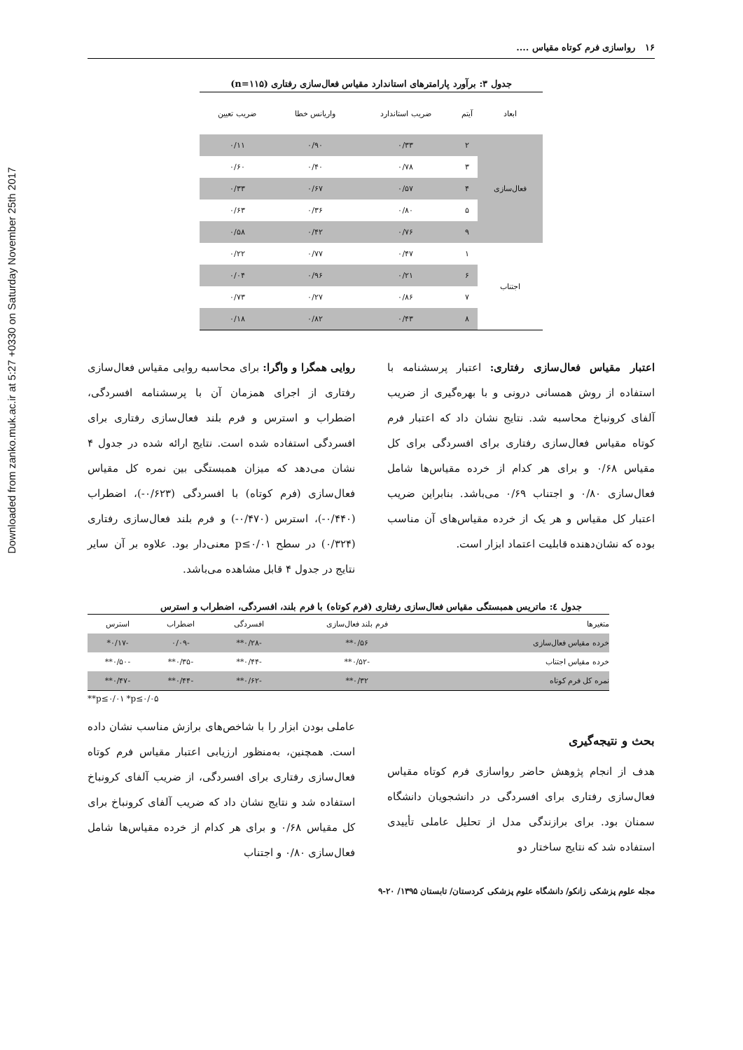Downloaded from zanko.muk.ac.ir at 5:27 +0330 on Saturday November 25th 2017
۱۶ رواسازی فرم کوتاه مقیاس ....
جدول ۳: برآورد پارامترهای استاندارد مقیاس فعال‌سازی رفتاری (n=۱۱۵)
| ابعاد | آیتم | ضریب استاندارد | واریانس خطا | ضریب تعیین |
| --- | --- | --- | --- | --- |
| فعال‌سازی | ۲ | ۰/۳۳ | ۰/۹۰ | ۰/۱۱ |
| | ۳ | ۰/۷۸ | ۰/۴۰ | ۰/۶۰ |
| | ۴ | ۰/۵۷ | ۰/۶۷ | ۰/۳۳ |
| | ۵ | ۰/۸۰ | ۰/۳۶ | ۰/۶۳ |
| | ۹ | ۰/۷۶ | ۰/۴۲ | ۰/۵۸ |
| اجتناب | ۱ | ۰/۴۷ | ۰/۷۷ | ۰/۲۲ |
| | ۶ | ۰/۲۱ | ۰/۹۶ | ۰/۰۴ |
| | ۷ | ۰/۸۶ | ۰/۲۷ | ۰/۷۳ |
| | ۸ | ۰/۴۳ | ۰/۸۲ | ۰/۱۸ |
اعتبار مقیاس فعال‌سازی رفتاری: اعتبار پرسشنامه با استفاده از روش همسانی درونی و با بهره‌گیری از ضریب آلفای کرونباخ محاسبه شد. نتایج نشان داد که اعتبار فرم کوتاه مقیاس فعال‌سازی رفتاری برای افسردگی برای کل مقیاس ۰/۶۸ و برای هر کدام از خرده مقیاس‌ها شامل فعال‌سازی ۰/۸۰ و اجتناب ۰/۶۹ می‌باشد. بنابراین ضریب اعتبار کل مقیاس و هر یک از خرده مقیاس‌های آن مناسب بوده که نشان‌دهنده قابلیت اعتماد ابزار است.
روایی همگرا و واگرا: برای محاسبه روایی مقیاس فعال‌سازی رفتاری از اجرای همزمان آن با پرسشنامه افسردگی، اضطراب و استرس و فرم بلند فعال‌سازی رفتاری برای افسردگی استفاده شده است. نتایج ارائه شده در جدول ۴ نشان می‌دهد که میزان همبستگی بین نمره کل مقیاس فعال‌سازی (فرم کوتاه) با افسردگی (۰/۶۲۳-)، اضطراب (۰/۴۴۰-)، استرس (۰/۴۷۰-) و فرم بلند فعال‌سازی رفتاری (۰/۳۲۴) در سطح p≤۰/۰۱ معنی‌دار بود. علاوه بر آن سایر نتایج در جدول ۴ قابل مشاهده می‌باشد.
جدول ٤: ماتریس همبستگی مقیاس فعال‌سازی رفتاری (فرم کوتاه) با فرم بلند، افسردگی، اضطراب و استرس
| متغیرها | فرم بلند فعال‌سازی | افسردگی | اضطراب | استرس |
| --- | --- | --- | --- | --- |
| خرده مقیاس فعال‌سازی | ۰/۵۶** | -۰/۲۸** | -۰/۰۹ | -۰/۱۷* |
| خرده مقیاس اجتناب | -۰/۵۲** | -۰/۴۴** | -۰/۳۵** | -۰/۵۰** |
| نمره کل فرم کوتاه | ۰/۳۲** | -۰/۶۲** | -۰/۴۴** | -۰/۴۷** |
**p≤۰/۰۱ *p≤۰/۰۵
بحث و نتیجه‌گیری
هدف از انجام پژوهش حاضر رواسازی فرم کوتاه مقیاس فعال‌سازی رفتاری برای افسردگی در دانشجویان دانشگاه سمنان بود. برای برازندگی مدل از تحلیل عاملی تأییدی استفاده شد که نتایج ساختار دو
عاملی بودن ابزار را با شاخص‌های برازش مناسب نشان داده است. همچنین، به‌منظور ارزیابی اعتبار مقیاس فرم کوتاه فعال‌سازی رفتاری برای افسردگی، از ضریب آلفای کرونباخ استفاده شد و نتایج نشان داد که ضریب آلفای کرونباخ برای کل مقیاس ۰/۶۸ و برای هر کدام از خرده مقیاس‌ها شامل فعال‌سازی ۰/۸۰ و اجتناب
مجله علوم پزشکی زانکو/ دانشگاه علوم پزشکی کردستان/ تابستان ۱۳۹۵/ ۲۰-۹